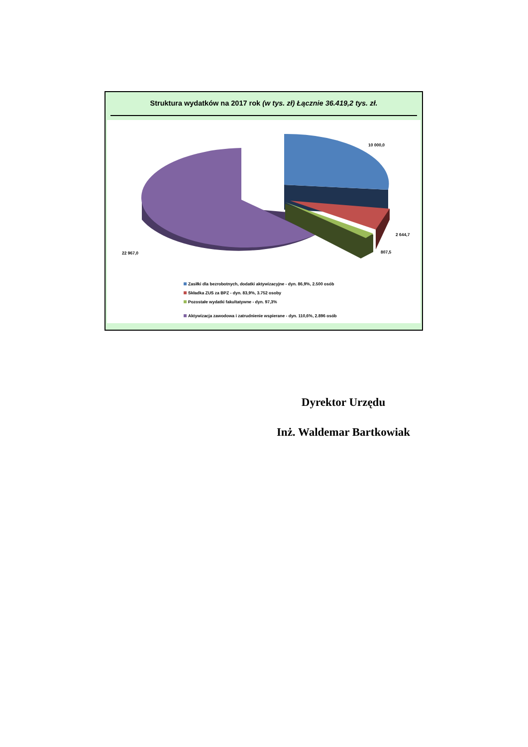Struktura wydatków na 2017 rok (w tys. zł) Łącznie 36.419,2 tys. zł.
10 000,0
2 644,7
807,5
22 967,0
Zasiłki dla bezrobotnych, dodatki aktywizacyjne - dyn. 86,9%, 2.500 osób
Składka ZUS za BPZ - dyn. 83,9%, 3.752 osoby
Pozostałe wydatki fakultatywne - dyn. 97,3%
Aktywizacja zawodowa i zatrudnienie wspierane - dyn. 110,6%, 2.896 osób
Dyrektor Urzędu
Inż. Waldemar Bartkowiak